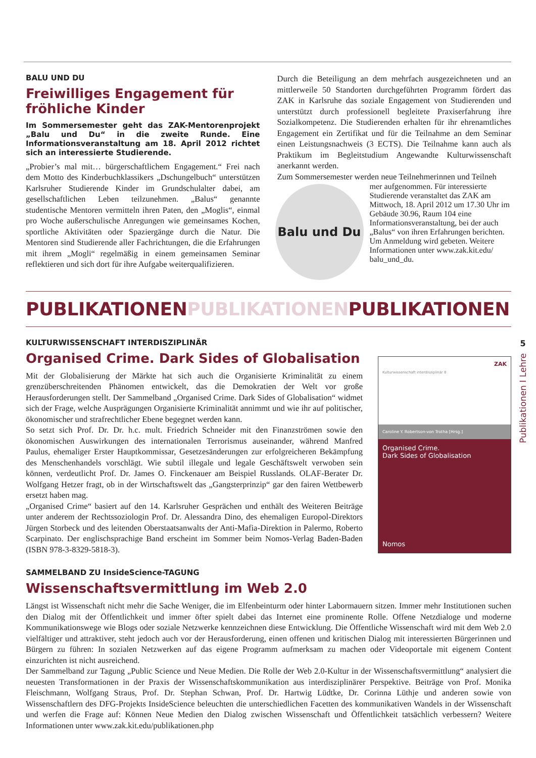5
Publikationen I Lehre
BALU UND DU
Freiwilliges Engagement für fröhliche Kinder
Im Sommersemester geht das ZAK-Mentorenprojekt „Balu und Du“ in die zweite Runde. Eine Informationsveranstaltung am 18. April 2012 richtet sich an interessierte Studierende.
„Probier’s mal mit… bürgerschaftlichem Engagement.“ Frei nach dem Motto des Kinderbuchklassikers „Dschungelbuch“ unterstützen Karlsruher Studierende Kinder im Grundschulalter dabei, am gesellschaftlichen Leben teilzunehmen. „Balus“ genannte studentische Mentoren vermitteln ihren Paten, den „Moglis“, einmal pro Woche außerschulische Anregungen wie gemeinsames Kochen, sportliche Aktivitäten oder Spaziergänge durch die Natur. Die Mentoren sind Studierende aller Fachrichtungen, die die Erfahrungen mit ihrem „Mogli“ regelmäßig in einem gemeinsamen Seminar reflektieren und sich dort für ihre Aufgabe weiterqualifizieren.
Durch die Beteiligung an dem mehrfach ausgezeichneten und an mittlerweile 50 Standorten durchgeführten Programm fördert das ZAK in Karlsruhe das soziale Engagement von Studierenden und unterstützt durch professionell begleitete Praxiserfahrung ihre Sozialkompetenz. Die Studierenden erhalten für ihr ehrenamtliches Engagement ein Zertifikat und für die Teilnahme an dem Seminar einen Leistungsnachweis (3 ECTS). Die Teilnahme kann auch als Praktikum im Begleitstudium Angewandte Kulturwissenschaft anerkannt werden.
Zum Sommersemester werden neue Teilnehmerinnen und Teilneh
Balu und Du
mer aufgenommen. Für interessierte Studierende veranstaltet das ZAK am Mittwoch, 18. April 2012 um 17.30 Uhr im Gebäude 30.96, Raum 104 eine Informationsveranstaltung, bei der auch „Balus“ von ihren Erfahrungen berichten. Um Anmeldung wird gebeten. Weitere Informationen unter www.zak.kit.edu/ balu_und_du.
PUBLIKATIONENPUBLIKATIONENPUBLIKATIONEN
KULTURWISSENSCHAFT INTERDISZIPLINÄR
Organised Crime. Dark Sides of Globalisation
Mit der Globalisierung der Märkte hat sich auch die Organisierte Kriminalität zu einem grenzüberschreitenden Phänomen entwickelt, das die Demokratien der Welt vor große Herausforderungen stellt. Der Sammelband „Organised Crime. Dark Sides of Globalisation“ widmet sich der Frage, welche Ausprägungen Organisierte Kriminalität annimmt und wie ihr auf politischer, ökonomischer und strafrechtlicher Ebene begegnet werden kann.
So setzt sich Prof. Dr. Dr. h.c. mult. Friedrich Schneider mit den Finanzströmen sowie den ökonomischen Auswirkungen des internationalen Terrorismus auseinander, während Manfred Paulus, ehemaliger Erster Hauptkommissar, Gesetzesänderungen zur erfolgreicheren Bekämpfung des Menschenhandels vorschlägt. Wie subtil illegale und legale Geschäftswelt verwoben sein können, verdeutlicht Prof. Dr. James O. Finckenauer am Beispiel Russlands. OLAF-Berater Dr. Wolfgang Hetzer fragt, ob in der Wirtschaftswelt das „Gangsterprinzip“ gar den fairen Wettbewerb ersetzt haben mag.
„Organised Crime“ basiert auf den 14. Karlsruher Gesprächen und enthält des Weiteren Beiträge unter anderem der Rechtssoziologin Prof. Dr. Alessandra Dino, des ehemaligen Europol-Direktors Jürgen Storbeck und des leitenden Oberstaatsanwalts der Anti-Mafia-Direktion in Palermo, Roberto Scarpinato. Der englischsprachige Band erscheint im Sommer beim Nomos-Verlag Baden-Baden (ISBN 978-3-8329-5818-3).
ZAK
Kulturwissenschaft interdisziplinär 8
Caroline Y. Robertson-von Trotha [Hrsg.]
Organised Crime.
Dark Sides of Globalisation
Nomos
SAMMELBAND ZU InsideScience-TAGUNG
Wissenschaftsvermittlung im Web 2.0
Längst ist Wissenschaft nicht mehr die Sache Weniger, die im Elfenbeinturm oder hinter Labormauern sitzen. Immer mehr Institutionen suchen den Dialog mit der Öffentlichkeit und immer öfter spielt dabei das Internet eine prominente Rolle. Offene Netzdialoge und moderne Kommunikationswege wie Blogs oder soziale Netzwerke kennzeichnen diese Entwicklung. Die Öffentliche Wissenschaft wird mit dem Web 2.0 vielfältiger und attraktiver, steht jedoch auch vor der Herausforderung, einen offenen und kritischen Dialog mit interessierten Bürgerinnen und Bürgern zu führen: In sozialen Netzwerken auf das eigene Programm aufmerksam zu machen oder Videoportale mit eigenem Content einzurichten ist nicht ausreichend.
Der Sammelband zur Tagung „Public Science und Neue Medien. Die Rolle der Web 2.0-Kultur in der Wissenschaftsvermittlung“ analysiert die neuesten Transformationen in der Praxis der Wissenschaftskommunikation aus interdisziplinärer Perspektive. Beiträge von Prof. Monika Fleischmann, Wolfgang Straus, Prof. Dr. Stephan Schwan, Prof. Dr. Hartwig Lüdtke, Dr. Corinna Lüthje und anderen sowie von Wissenschaftlern des DFG-Projekts InsideScience beleuchten die unterschiedlichen Facetten des kommunikativen Wandels in der Wissenschaft und werfen die Frage auf: Können Neue Medien den Dialog zwischen Wissenschaft und Öffentlichkeit tatsächlich verbessern? Weitere Informationen unter www.zak.kit.edu/publikationen.php